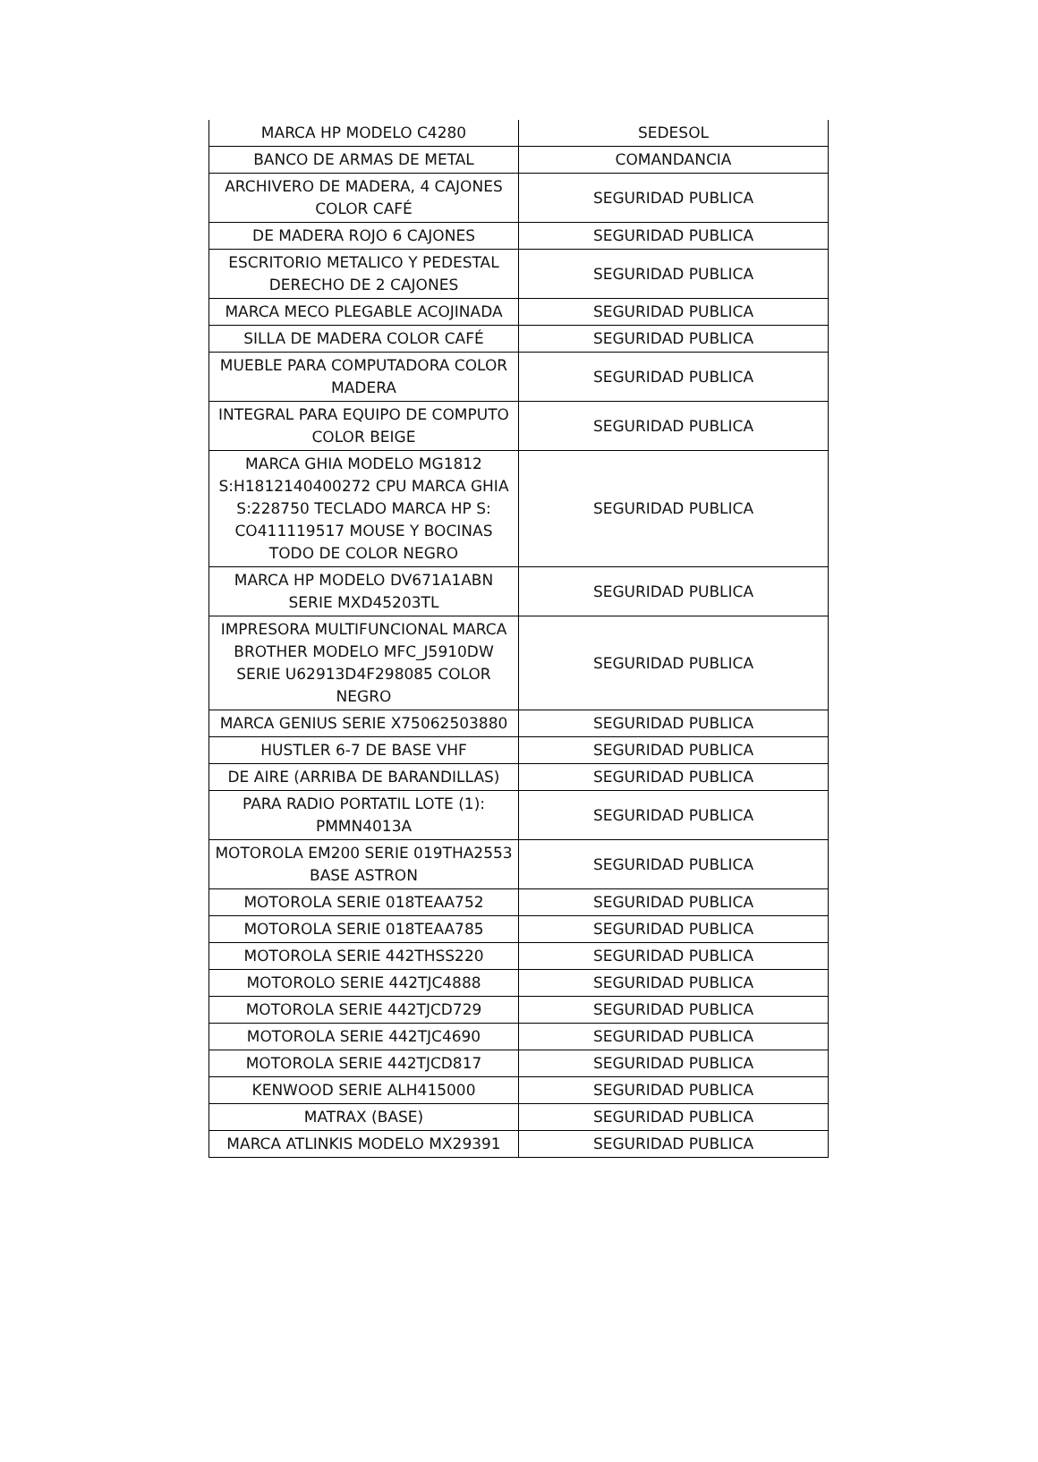| MARCA HP MODELO C4280 | SEDESOL |
| BANCO DE ARMAS DE METAL | COMANDANCIA |
| ARCHIVERO DE MADERA, 4 CAJONES COLOR CAFÉ | SEGURIDAD PUBLICA |
| DE MADERA ROJO 6 CAJONES | SEGURIDAD PUBLICA |
| ESCRITORIO METALICO Y PEDESTAL DERECHO DE 2 CAJONES | SEGURIDAD PUBLICA |
| MARCA MECO PLEGABLE ACOJINADA | SEGURIDAD PUBLICA |
| SILLA DE MADERA COLOR CAFÉ | SEGURIDAD PUBLICA |
| MUEBLE PARA COMPUTADORA COLOR MADERA | SEGURIDAD PUBLICA |
| INTEGRAL PARA EQUIPO DE COMPUTO COLOR BEIGE | SEGURIDAD PUBLICA |
| MARCA GHIA MODELO MG1812 S:H1812140400272 CPU MARCA GHIA S:228750 TECLADO MARCA HP S: CO411119517 MOUSE Y BOCINAS TODO DE COLOR NEGRO | SEGURIDAD PUBLICA |
| MARCA HP MODELO DV671A1ABN SERIE MXD45203TL | SEGURIDAD PUBLICA |
| IMPRESORA MULTIFUNCIONAL MARCA BROTHER MODELO MFC_J5910DW SERIE U62913D4F298085 COLOR NEGRO | SEGURIDAD PUBLICA |
| MARCA GENIUS SERIE X75062503880 | SEGURIDAD PUBLICA |
| HUSTLER 6-7 DE BASE VHF | SEGURIDAD PUBLICA |
| DE AIRE (ARRIBA DE BARANDILLAS) | SEGURIDAD PUBLICA |
| PARA RADIO PORTATIL LOTE (1): PMMN4013A | SEGURIDAD PUBLICA |
| MOTOROLA EM200 SERIE 019THA2553 BASE ASTRON | SEGURIDAD PUBLICA |
| MOTOROLA SERIE 018TEAA752 | SEGURIDAD PUBLICA |
| MOTOROLA SERIE 018TEAA785 | SEGURIDAD PUBLICA |
| MOTOROLA SERIE 442THSS220 | SEGURIDAD PUBLICA |
| MOTOROLO SERIE 442TJC4888 | SEGURIDAD PUBLICA |
| MOTOROLA SERIE 442TJCD729 | SEGURIDAD PUBLICA |
| MOTOROLA SERIE 442TJC4690 | SEGURIDAD PUBLICA |
| MOTOROLA SERIE 442TJCD817 | SEGURIDAD PUBLICA |
| KENWOOD SERIE ALH415000 | SEGURIDAD PUBLICA |
| MATRAX (BASE) | SEGURIDAD PUBLICA |
| MARCA ATLINKIS MODELO MX29391 | SEGURIDAD PUBLICA |